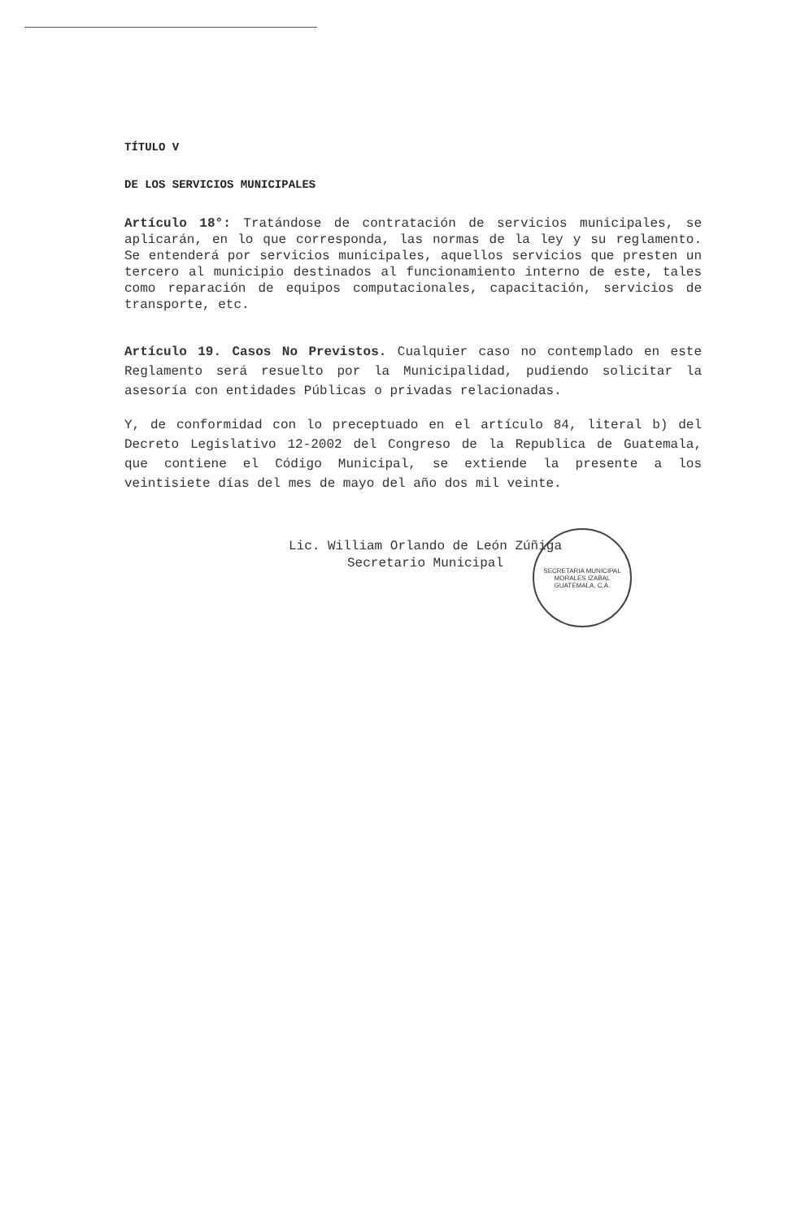TÍTULO V
DE LOS SERVICIOS MUNICIPALES
Artículo 18°: Tratándose de contratación de servicios municipales, se aplicarán, en lo que corresponda, las normas de la ley y su reglamento. Se entenderá por servicios municipales, aquellos servicios que presten un tercero al municipio destinados al funcionamiento interno de este, tales como reparación de equipos computacionales, capacitación, servicios de transporte, etc.
Artículo 19. Casos No Previstos. Cualquier caso no contemplado en este Reglamento será resuelto por la Municipalidad, pudiendo solicitar la asesoría con entidades Públicas o privadas relacionadas.
Y, de conformidad con lo preceptuado en el artículo 84, literal b) del Decreto Legislativo 12-2002 del Congreso de la Republica de Guatemala, que contiene el Código Municipal, se extiende la presente a los veintisiete días del mes de mayo del año dos mil veinte.
Lic. William Orlando de León Zúñiga
Secretario Municipal
SECRETARIA MUNICIPAL
MORALES IZABAL
GUATEMALA, C.A.